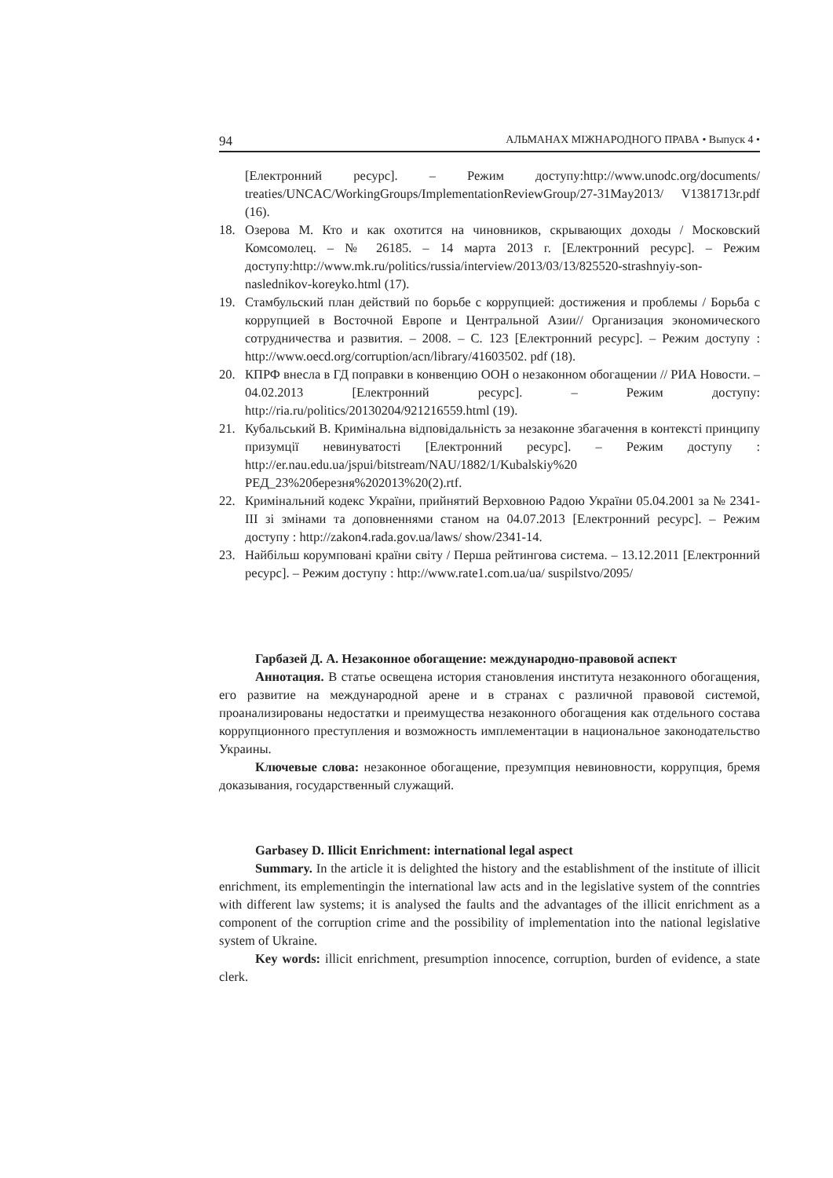94 АЛЬМАНАХ МІЖНАРОДНОГО ПРАВА • Выпуск 4 •
[Електронний ресурс]. – Режим доступу:http://www.unodc.org/documents/ treaties/UNCAC/WorkingGroups/ImplementationReviewGroup/27-31May2013/ V1381713r.pdf (16).
18. Озерова М. Кто и как охотится на чиновников, скрывающих доходы / Московский Комсомолец. – № 26185. – 14 марта 2013 г. [Електронний ресурс]. – Режим доступу:http://www.mk.ru/politics/russia/interview/2013/03/13/825520-strashnyiy-son-naslednikov-koreyko.html (17).
19. Стамбульский план действий по борьбе с коррупцией: достижения и проблемы / Борьба с коррупцией в Восточной Европе и Центральной Азии// Организация экономического сотрудничества и развития. – 2008. – С. 123 [Електронний ресурс]. – Режим доступу : http://www.oecd.org/corruption/acn/library/41603502. pdf (18).
20. КПРФ внесла в ГД поправки в конвенцию ООН о незаконном обогащении // РИА Новости. – 04.02.2013 [Електронний ресурс]. – Режим доступу: http://ria.ru/politics/20130204/921216559.html (19).
21. Кубальський В. Кримінальна відповідальність за незаконне збагачення в контексті принципу призумції невинуватості [Електронний ресурс]. – Режим доступу : http://er.nau.edu.ua/jspui/bitstream/NAU/1882/1/Kubalskiy%20 РЕД_23%20березня%202013%20(2).rtf.
22. Кримінальний кодекс України, прийнятий Верховною Радою України 05.04.2001 за № 2341-III зі змінами та доповненнями станом на 04.07.2013 [Електронний ресурс]. – Режим доступу : http://zakon4.rada.gov.ua/laws/ show/2341-14.
23. Найбільш корумповані країни світу / Перша рейтингова система. – 13.12.2011 [Електронний ресурс]. – Режим доступу : http://www.rate1.com.ua/ua/ suspilstvo/2095/
Гарбазей Д. А. Незаконное обогащение: международно-правовой аспект
Аннотация. В статье освещена история становления института незаконного обогащения, его развитие на международной арене и в странах с различной правовой системой, проанализированы недостатки и преимущества незаконного обогащения как отдельного состава коррупционного преступления и возможность имплементации в национальное законодательство Украины.
Ключевые слова: незаконное обогащение, презумпция невиновности, коррупция, бремя доказывания, государственный служащий.
Garbasey D. Illicit Enrichment: international legal aspect
Summary. In the article it is delighted the history and the establishment of the institute of illicit enrichment, its emplementingin the international law acts and in the legislative system of the conntries with different law systems; it is analysed the faults and the advantages of the illicit enrichment as a component of the corruption crime and the possibility of implementation into the national legislative system of Ukraine.
Key words: illicit enrichment, presumption innocence, corruption, burden of evidence, a state clerk.